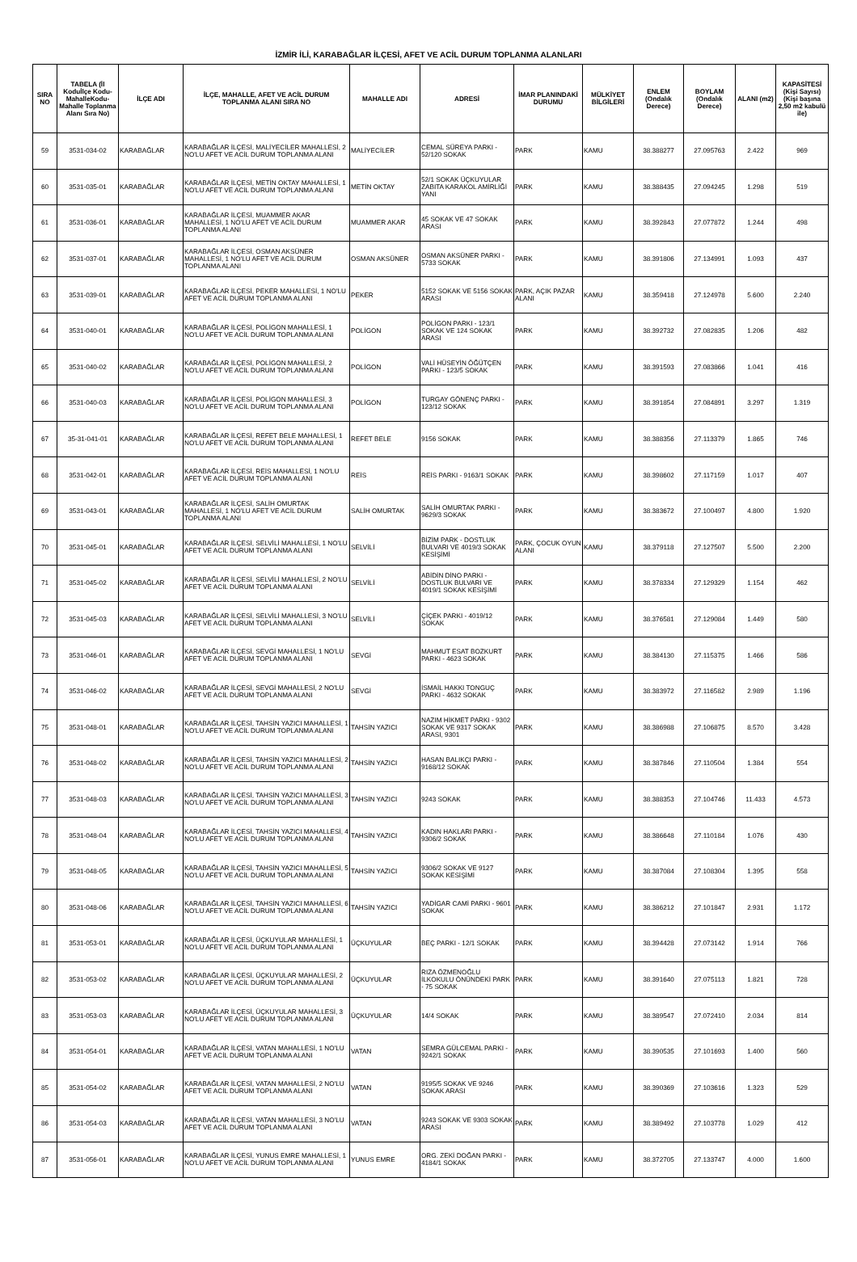İZMİR İLİ, KARABAĞLAR İLÇESİ, AFET VE ACİL DURUM TOPLANMA ALANLARI
| SIRA NO | TABELA (İl Koduİlçe Kodu-MahalleKodu-Mahalle Toplanma Alanı Sıra No) | İLÇE ADI | İLÇE, MAHALLE, AFET VE ACİL DURUM TOPLANMA ALANI SIRA NO | MAHALLE ADI | ADRESİ | İMAR PLANINDAKİ DURUMU | MÜLKİYET BİLGİLERİ | ENLEM (Ondalık Derece) | BOYLAM (Ondalık Derece) | ALANI (m2) | KAPASİTESİ (Kişi Sayısı) (Kişi başına 2,50 m2 kabulü ile) |
| --- | --- | --- | --- | --- | --- | --- | --- | --- | --- | --- | --- |
| 59 | 3531-034-02 | KARABAĞLAR | KARABAĞLAR İLÇESİ, MALİYECİLER MAHALLESİ, 2 NO'LU AFET VE ACİL DURUM TOPLANMA ALANI | MALİYECİLER | CEMAL SÜREYA PARKI - 52/120 SOKAK | PARK | KAMU | 38.388277 | 27.095763 | 2.422 | 969 |
| 60 | 3531-035-01 | KARABAĞLAR | KARABAĞLAR İLÇESİ, METİN OKTAY MAHALLESİ, 1 NO'LU AFET VE ACİL DURUM TOPLANMA ALANI | METİN OKTAY | 52/1 SOKAK ÜÇKUYULAR ZABITA KARAKOL AMİRLİĞİ YANI | PARK | KAMU | 38.388435 | 27.094245 | 1.298 | 519 |
| 61 | 3531-036-01 | KARABAĞLAR | KARABAĞLAR İLÇESİ, MUAMMER AKAR MAHALLESİ, 1 NO'LU AFET VE ACİL DURUM TOPLANMA ALANI | MUAMMER AKAR | 45 SOKAK VE 47 SOKAK ARASI | PARK | KAMU | 38.392843 | 27.077872 | 1.244 | 498 |
| 62 | 3531-037-01 | KARABAĞLAR | KARABAĞLAR İLÇESİ, OSMAN AKSÜNER MAHALLESİ, 1 NO'LU AFET VE ACİL DURUM TOPLANMA ALANI | OSMAN AKSÜNER | OSMAN AKSÜNER PARKI - 5733 SOKAK | PARK | KAMU | 38.391806 | 27.134991 | 1.093 | 437 |
| 63 | 3531-039-01 | KARABAĞLAR | KARABAĞLAR İLÇESİ, PEKER MAHALLESİ, 1 NO'LU AFET VE ACİL DURUM TOPLANMA ALANI | PEKER | 5152 SOKAK VE 5156 SOKAK ARASI | PARK, AÇIK PAZAR ALANI | KAMU | 38.359418 | 27.124978 | 5.600 | 2.240 |
| 64 | 3531-040-01 | KARABAĞLAR | KARABAĞLAR İLÇESİ, POLİGON MAHALLESİ, 1 NO'LU AFET VE ACİL DURUM TOPLANMA ALANI | POLİGON | POLİGON PARKI - 123/1 SOKAK VE 124 SOKAK ARASI | PARK | KAMU | 38.392732 | 27.082835 | 1.206 | 482 |
| 65 | 3531-040-02 | KARABAĞLAR | KARABAĞLAR İLÇESİ, POLİGON MAHALLESİ, 2 NO'LU AFET VE ACİL DURUM TOPLANMA ALANI | POLİGON | VALİ HÜSEYİN ÖĞÜTÇEN PARKI - 123/5 SOKAK | PARK | KAMU | 38.391593 | 27.083866 | 1.041 | 416 |
| 66 | 3531-040-03 | KARABAĞLAR | KARABAĞLAR İLÇESİ, POLİGON MAHALLESİ, 3 NO'LU AFET VE ACİL DURUM TOPLANMA ALANI | POLİGON | TURGAY GÖNENÇ PARKI - 123/12 SOKAK | PARK | KAMU | 38.391854 | 27.084891 | 3.297 | 1.319 |
| 67 | 35-31-041-01 | KARABAĞLAR | KARABAĞLAR İLÇESİ, REFET BELE MAHALLESİ, 1 NO'LU AFET VE ACİL DURUM TOPLANMA ALANI | REFET BELE | 9156 SOKAK | PARK | KAMU | 38.388356 | 27.113379 | 1.865 | 746 |
| 68 | 3531-042-01 | KARABAĞLAR | KARABAĞLAR İLÇESİ, REİS MAHALLESİ, 1 NO'LU AFET VE ACİL DURUM TOPLANMA ALANI | REİS | REİS PARKI - 9163/1 SOKAK | PARK | KAMU | 38.398602 | 27.117159 | 1.017 | 407 |
| 69 | 3531-043-01 | KARABAĞLAR | KARABAĞLAR İLÇESİ, SALİH OMURTAK MAHALLESİ, 1 NO'LU AFET VE ACİL DURUM TOPLANMA ALANI | SALİH OMURTAK | SALİH OMURTAK PARKI - 9629/3 SOKAK | PARK | KAMU | 38.383672 | 27.100497 | 4.800 | 1.920 |
| 70 | 3531-045-01 | KARABAĞLAR | KARABAĞLAR İLÇESİ, SELVİLİ MAHALLESİ, 1 NO'LU AFET VE ACİL DURUM TOPLANMA ALANI | SELVİLİ | BİZİM PARK - DOSTLUK BULVARI VE 4019/3 SOKAK KESİŞİMİ | PARK, ÇOCUK OYUN ALANI | KAMU | 38.379118 | 27.127507 | 5.500 | 2.200 |
| 71 | 3531-045-02 | KARABAĞLAR | KARABAĞLAR İLÇESİ, SELVİLİ MAHALLESİ, 2 NO'LU AFET VE ACİL DURUM TOPLANMA ALANI | SELVİLİ | ABİDİN DİNO PARKI - DOSTLUK BULVARI VE 4019/1 SOKAK KESİŞİMİ | PARK | KAMU | 38.378334 | 27.129329 | 1.154 | 462 |
| 72 | 3531-045-03 | KARABAĞLAR | KARABAĞLAR İLÇESİ, SELVİLİ MAHALLESİ, 3 NO'LU AFET VE ACİL DURUM TOPLANMA ALANI | SELVİLİ | ÇİÇEK PARKI - 4019/12 SOKAK | PARK | KAMU | 38.376581 | 27.129084 | 1.449 | 580 |
| 73 | 3531-046-01 | KARABAĞLAR | KARABAĞLAR İLÇESİ, SEVGİ MAHALLESİ, 1 NO'LU AFET VE ACİL DURUM TOPLANMA ALANI | SEVGİ | MAHMUT ESAT BOZKURT PARKI - 4623 SOKAK | PARK | KAMU | 38.384130 | 27.115375 | 1.466 | 586 |
| 74 | 3531-046-02 | KARABAĞLAR | KARABAĞLAR İLÇESİ, SEVGİ MAHALLESİ, 2 NO'LU AFET VE ACİL DURUM TOPLANMA ALANI | SEVGİ | İSMAİL HAKKI TONGUÇ PARKI - 4632 SOKAK | PARK | KAMU | 38.383972 | 27.116582 | 2.989 | 1.196 |
| 75 | 3531-048-01 | KARABAĞLAR | KARABAĞLAR İLÇESİ, TAHSİN YAZICI MAHALLESİ, 1 NO'LU AFET VE ACİL DURUM TOPLANMA ALANI | TAHSİN YAZICI | NAZIM HİKMET PARKI - 9302 SOKAK VE 9317 SOKAK ARASI, 9301 | PARK | KAMU | 38.386988 | 27.106875 | 8.570 | 3.428 |
| 76 | 3531-048-02 | KARABAĞLAR | KARABAĞLAR İLÇESİ, TAHSİN YAZICI MAHALLESİ, 2 NO'LU AFET VE ACİL DURUM TOPLANMA ALANI | TAHSİN YAZICI | HASAN BALIKÇI PARKI - 9168/12 SOKAK | PARK | KAMU | 38.387846 | 27.110504 | 1.384 | 554 |
| 77 | 3531-048-03 | KARABAĞLAR | KARABAĞLAR İLÇESİ, TAHSİN YAZICI MAHALLESİ, 3 NO'LU AFET VE ACİL DURUM TOPLANMA ALANI | TAHSİN YAZICI | 9243 SOKAK | PARK | KAMU | 38.388353 | 27.104746 | 11.433 | 4.573 |
| 78 | 3531-048-04 | KARABAĞLAR | KARABAĞLAR İLÇESİ, TAHSİN YAZICI MAHALLESİ, 4 NO'LU AFET VE ACİL DURUM TOPLANMA ALANI | TAHSİN YAZICI | KADIN HAKLARI PARKI - 9306/2 SOKAK | PARK | KAMU | 38.386648 | 27.110184 | 1.076 | 430 |
| 79 | 3531-048-05 | KARABAĞLAR | KARABAĞLAR İLÇESİ, TAHSİN YAZICI MAHALLESİ, 5 NO'LU AFET VE ACİL DURUM TOPLANMA ALANI | TAHSİN YAZICI | 9306/2 SOKAK VE 9127 SOKAK KESİŞİMİ | PARK | KAMU | 38.387084 | 27.108304 | 1.395 | 558 |
| 80 | 3531-048-06 | KARABAĞLAR | KARABAĞLAR İLÇESİ, TAHSİN YAZICI MAHALLESİ, 6 NO'LU AFET VE ACİL DURUM TOPLANMA ALANI | TAHSİN YAZICI | YADİGAR CAMİ PARKI - 9601 SOKAK | PARK | KAMU | 38.386212 | 27.101847 | 2.931 | 1.172 |
| 81 | 3531-053-01 | KARABAĞLAR | KARABAĞLAR İLÇESİ, ÜÇKUYULAR MAHALLESİ, 1 NO'LU AFET VE ACİL DURUM TOPLANMA ALANI | ÜÇKUYULAR | BEÇ PARKI - 12/1 SOKAK | PARK | KAMU | 38.394428 | 27.073142 | 1.914 | 766 |
| 82 | 3531-053-02 | KARABAĞLAR | KARABAĞLAR İLÇESİ, ÜÇKUYULAR MAHALLESİ, 2 NO'LU AFET VE ACİL DURUM TOPLANMA ALANI | ÜÇKUYULAR | RIZA ÖZMENOĞLU İLKOKULU ÖNÜNDEKİ PARK - 75 SOKAK | PARK | KAMU | 38.391640 | 27.075113 | 1.821 | 728 |
| 83 | 3531-053-03 | KARABAĞLAR | KARABAĞLAR İLÇESİ, ÜÇKUYULAR MAHALLESİ, 3 NO'LU AFET VE ACİL DURUM TOPLANMA ALANI | ÜÇKUYULAR | 14/4 SOKAK | PARK | KAMU | 38.389547 | 27.072410 | 2.034 | 814 |
| 84 | 3531-054-01 | KARABAĞLAR | KARABAĞLAR İLÇESİ, VATAN MAHALLESİ, 1 NO'LU AFET VE ACİL DURUM TOPLANMA ALANI | VATAN | SEMRA GÜLCEMAL PARKI - 9242/1 SOKAK | PARK | KAMU | 38.390535 | 27.101693 | 1.400 | 560 |
| 85 | 3531-054-02 | KARABAĞLAR | KARABAĞLAR İLÇESİ, VATAN MAHALLESİ, 2 NO'LU AFET VE ACİL DURUM TOPLANMA ALANI | VATAN | 9195/5 SOKAK VE 9246 SOKAK ARASI | PARK | KAMU | 38.390369 | 27.103616 | 1.323 | 529 |
| 86 | 3531-054-03 | KARABAĞLAR | KARABAĞLAR İLÇESİ, VATAN MAHALLESİ, 3 NO'LU AFET VE ACİL DURUM TOPLANMA ALANI | VATAN | 9243 SOKAK VE 9303 SOKAK ARASI | PARK | KAMU | 38.389492 | 27.103778 | 1.029 | 412 |
| 87 | 3531-056-01 | KARABAĞLAR | KARABAĞLAR İLÇESİ, YUNUS EMRE MAHALLESİ, 1 NO'LU AFET VE ACİL DURUM TOPLANMA ALANI | YUNUS EMRE | ORG. ZEKİ DOĞAN PARKI - 4184/1 SOKAK | PARK | KAMU | 38.372705 | 27.133747 | 4.000 | 1.600 |